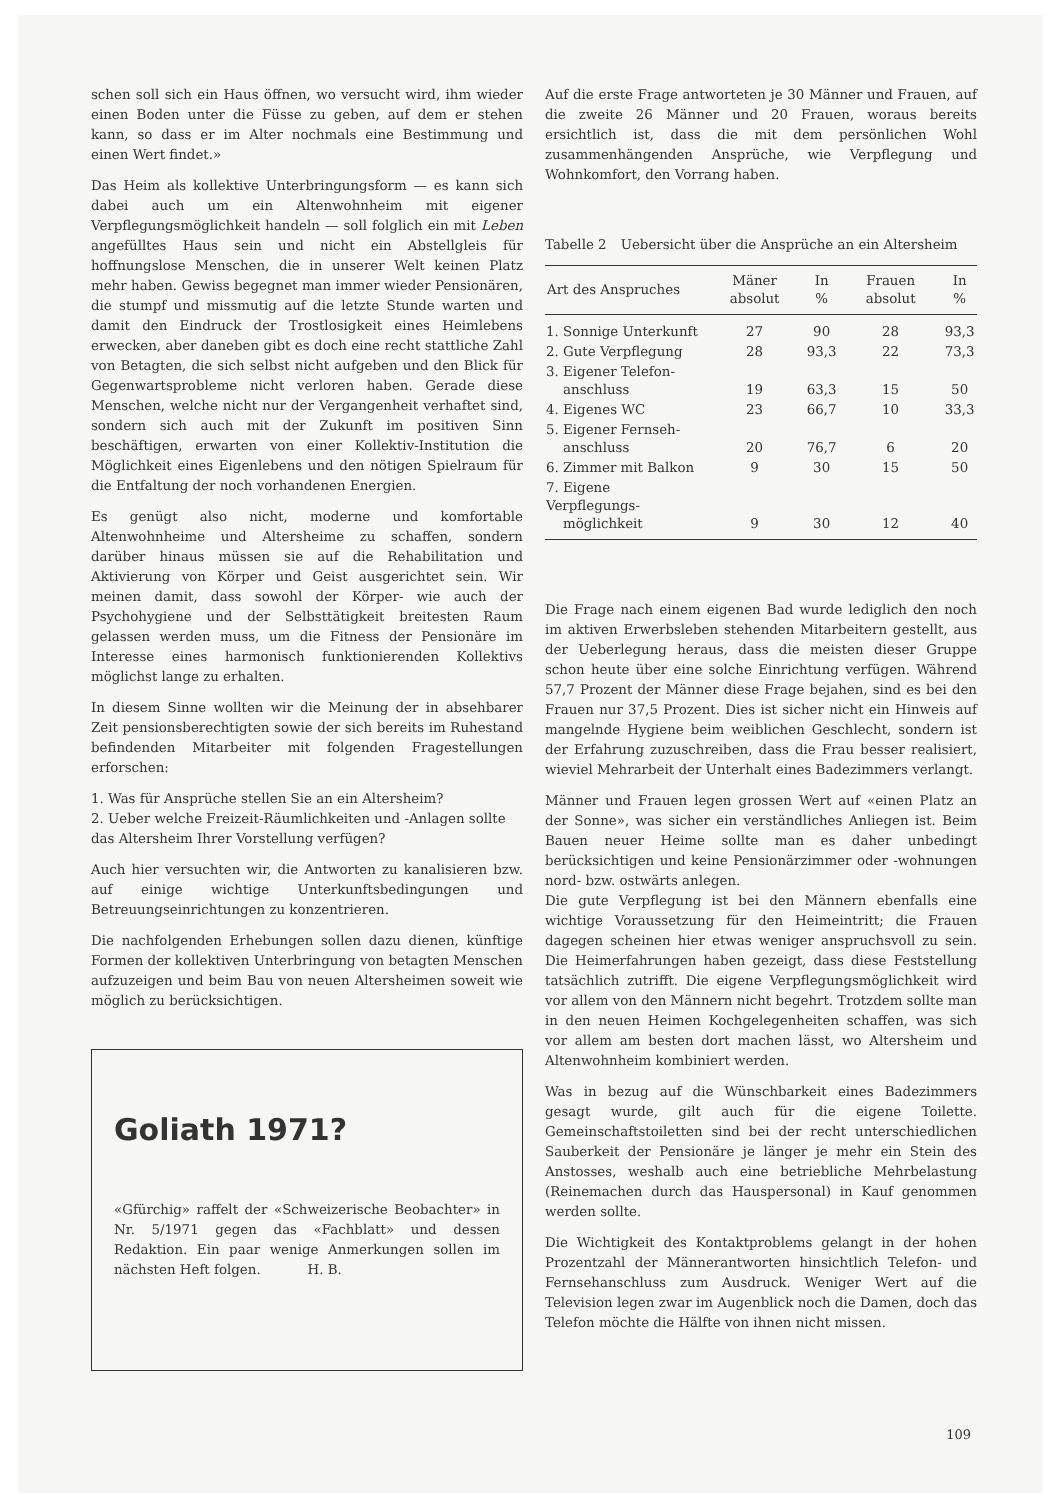schen soll sich ein Haus öffnen, wo versucht wird, ihm wieder einen Boden unter die Füsse zu geben, auf dem er stehen kann, so dass er im Alter nochmals eine Bestimmung und einen Wert findet.»
Das Heim als kollektive Unterbringungsform — es kann sich dabei auch um ein Altenwohnheim mit eigener Verpflegungsmöglichkeit handeln — soll folglich ein mit Leben angefülltes Haus sein und nicht ein Abstellgleis für hoffnungslose Menschen, die in unserer Welt keinen Platz mehr haben. Gewiss begegnet man immer wieder Pensionären, die stumpf und missmutig auf die letzte Stunde warten und damit den Eindruck der Trostlosigkeit eines Heimlebens erwecken, aber daneben gibt es doch eine recht stattliche Zahl von Betagten, die sich selbst nicht aufgeben und den Blick für Gegenwartsprobleme nicht verloren haben. Gerade diese Menschen, welche nicht nur der Vergangenheit verhaftet sind, sondern sich auch mit der Zukunft im positiven Sinn beschäftigen, erwarten von einer Kollektiv-Institution die Möglichkeit eines Eigenlebens und den nötigen Spielraum für die Entfaltung der noch vorhandenen Energien.
Es genügt also nicht, moderne und komfortable Altenwohnheime und Altersheime zu schaffen, sondern darüber hinaus müssen sie auf die Rehabilitation und Aktivierung von Körper und Geist ausgerichtet sein. Wir meinen damit, dass sowohl der Körper- wie auch der Psychohygiene und der Selbsttätigkeit breitesten Raum gelassen werden muss, um die Fitness der Pensionäre im Interesse eines harmonisch funktionierenden Kollektivs möglichst lange zu erhalten.
In diesem Sinne wollten wir die Meinung der in absehbarer Zeit pensionsberechtigten sowie der sich bereits im Ruhestand befindenden Mitarbeiter mit folgenden Fragestellungen erforschen:
1. Was für Ansprüche stellen Sie an ein Altersheim?
2. Ueber welche Freizeit-Räumlichkeiten und -Anlagen sollte das Altersheim Ihrer Vorstellung verfügen?
Auch hier versuchten wir, die Antworten zu kanalisieren bzw. auf einige wichtige Unterkunftsbedingungen und Betreuungseinrichtungen zu konzentrieren.
Die nachfolgenden Erhebungen sollen dazu dienen, künftige Formen der kollektiven Unterbringung von betagten Menschen aufzuzeigen und beim Bau von neuen Altersheimen soweit wie möglich zu berücksichtigen.
Goliath 1971?
«Gfürchig» raffelt der «Schweizerische Beobachter» in Nr. 5/1971 gegen das «Fachblatt» und dessen Redaktion. Ein paar wenige Anmerkungen sollen im nächsten Heft folgen. H. B.
Auf die erste Frage antworteten je 30 Männer und Frauen, auf die zweite 26 Männer und 20 Frauen, woraus bereits ersichtlich ist, dass die mit dem persönlichen Wohl zusammenhängenden Ansprüche, wie Verpflegung und Wohnkomfort, den Vorrang haben.
Tabelle 2 Uebersicht über die Ansprüche an ein Altersheim
| Art des Anspruches | Mäner absolut | In % | Frauen absolut | In % |
| --- | --- | --- | --- | --- |
| 1. Sonnige Unterkunft | 27 | 90 | 28 | 93,3 |
| 2. Gute Verpflegung | 28 | 93,3 | 22 | 73,3 |
| 3. Eigener Telefon- anschluss | 19 | 63,3 | 15 | 50 |
| 4. Eigenes WC | 23 | 66,7 | 10 | 33,3 |
| 5. Eigener Fernseh- anschluss | 20 | 76,7 | 6 | 20 |
| 6. Zimmer mit Balkon | 9 | 30 | 15 | 50 |
| 7. Eigene Verpflegungs- möglichkeit | 9 | 30 | 12 | 40 |
Die Frage nach einem eigenen Bad wurde lediglich den noch im aktiven Erwerbsleben stehenden Mitarbeitern gestellt, aus der Ueberlegung heraus, dass die meisten dieser Gruppe schon heute über eine solche Einrichtung verfügen. Während 57,7 Prozent der Männer diese Frage bejahen, sind es bei den Frauen nur 37,5 Prozent. Dies ist sicher nicht ein Hinweis auf mangelnde Hygiene beim weiblichen Geschlecht, sondern ist der Erfahrung zuzuschreiben, dass die Frau besser realisiert, wieviel Mehrarbeit der Unterhalt eines Badezimmers verlangt.
Männer und Frauen legen grossen Wert auf «einen Platz an der Sonne», was sicher ein verständliches Anliegen ist. Beim Bauen neuer Heime sollte man es daher unbedingt berücksichtigen und keine Pensionärzimmer oder -wohnungen nord- bzw. ostwärts anlegen.
Die gute Verpflegung ist bei den Männern ebenfalls eine wichtige Voraussetzung für den Heimeintritt; die Frauen dagegen scheinen hier etwas weniger anspruchsvoll zu sein. Die Heimerfahrungen haben gezeigt, dass diese Feststellung tatsächlich zutrifft. Die eigene Verpflegungsmöglichkeit wird vor allem von den Männern nicht begehrt. Trotzdem sollte man in den neuen Heimen Kochgelegenheiten schaffen, was sich vor allem am besten dort machen lässt, wo Altersheim und Altenwohnheim kombiniert werden.
Was in bezug auf die Wünschbarkeit eines Badezimmers gesagt wurde, gilt auch für die eigene Toilette. Gemeinschaftstoiletten sind bei der recht unterschiedlichen Sauberkeit der Pensionäre je länger je mehr ein Stein des Anstosses, weshalb auch eine betriebliche Mehrbelastung (Reinemachen durch das Hauspersonal) in Kauf genommen werden sollte.
Die Wichtigkeit des Kontaktproblems gelangt in der hohen Prozentzahl der Männerantworten hinsichtlich Telefon- und Fernsehanschluss zum Ausdruck. Weniger Wert auf die Television legen zwar im Augenblick noch die Damen, doch das Telefon möchte die Hälfte von ihnen nicht missen.
109